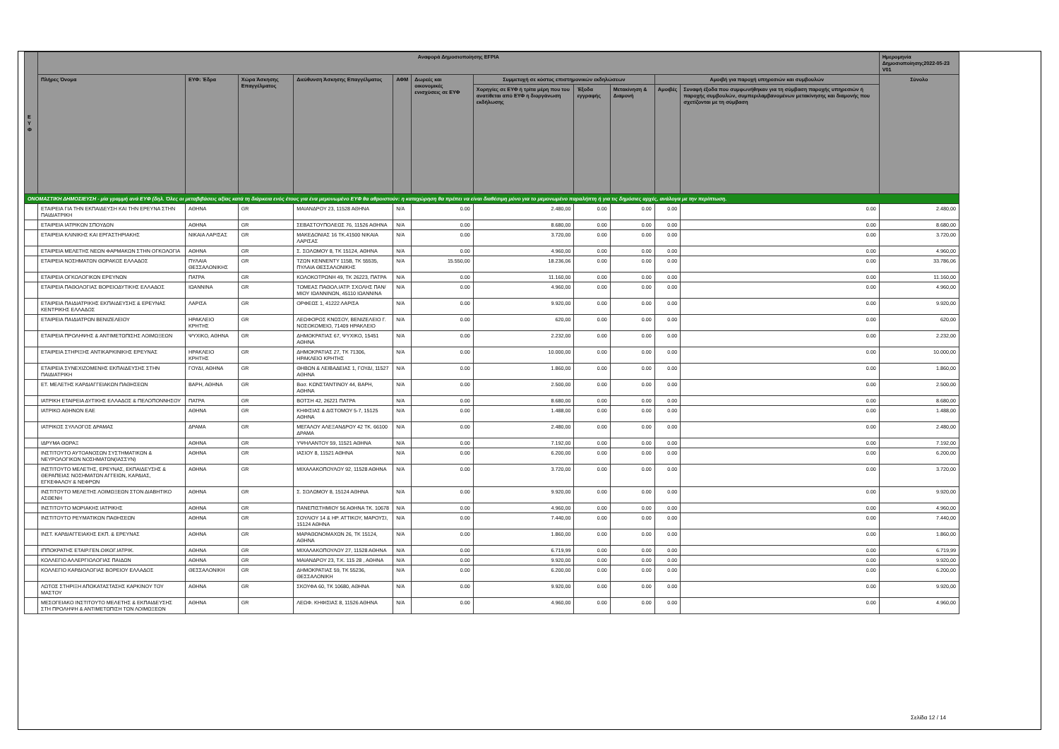| Ε Υ Φ | Αναφορά Δημοσιοποίησης EFPIA | | | | | | | | | | | Ημερομηνία Δημοσιοποίησης2022-05-23 V01 |
| --- | --- | --- | --- | --- | --- | --- | --- | --- | --- | --- | --- | --- |
| | Πλήρες Όνομα | ΕΥΦ: Έδρα | Χώρα Άσκησης Επαγγέλματος | Διεύθυνση Άσκησης Επαγγέλματος | ΑΦΜ | Δωρεές και οικονομικές ενισχύσεις σε ΕΥΦ | Συμμετοχή σε κόστος επιστημονικών εκδηλώσεων | | | Αμοιβή για παροχή υπηρεσιών και συμβουλών | | Σύνολο |
| | | | | | | | Χορηγίες σε ΕΥΦ ή τρίτα μέρη που του ανατίθεται από ΕΥΦ η διοργάνωση εκδήλωσης | Έξοδα εγγραφής | Μετακίνηση & Διαμονή | Αμοιβές | Συναφή έξοδα που συμφωνήθηκαν για τη σύμβαση παροχής υπηρεσιών ή παροχής συμβουλών, συμπεριλαμβανομένων μετακίνησης και διαμονής που σχετίζονται με τη σύμβαση | |
| ΟΝΟΜΑΣΤΙΚΗ ΔΗΜΟΣΙΕΥΣΗ - μία γραμμή ανά ΕΥΦ (δηλ. Όλες οι μεταβιβάσεις αξίας κατά τη διάρκεια ενός έτους για ένα μεμονωμένο ΕΥΦ θα αθροιστούν: η καταχώρηση θα πρέπει να είναι διαθέσιμη μόνο για το μεμονωμένο παραλήπτη ή για τις δημόσιες αρχές, ανάλογα με την περίπτωση. | | | | | | | | | | | | |
| | ΕΤΑΙΡΕΙΑ ΓΙΑ ΤΗΝ ΕΚΠΑΙΔΕΥΣΗ ΚΑΙ ΤΗΝ ΕΡΕΥΝΑ ΣΤΗΝ ΠΑΙΔΙΑΤΡΙΚΗ | ΑΘΗΝΑ | GR | ΜΑΙΑΝΔΡΟΥ 23, 11528 ΑΘΗΝΑ | N/A | 0.00 | 2.480,00 | 0.00 | 0.00 | 0.00 | 0.00 | 2.480,00 |
| | ΕΤΑΙΡΕΙΑ ΙΑΤΡΙΚΩΝ ΣΠΟΥΔΩΝ | ΑΘΗΝΑ | GR | ΣΕΒΑΣΤΟΥΠΟΛΕΩΣ 76, 11526 ΑΘΗΝΑ | N/A | 0.00 | 8.680,00 | 0.00 | 0.00 | 0.00 | 0.00 | 8.680,00 |
| | ΕΤΑΙΡΕΙΑ ΚΛΙΝΙΚΗΣ ΚΑΙ ΕΡΓΑΣΤΗΡΙΑΚΗΣ | ΝΙΚΑΙΑ ΛΑΡΙΣΑΣ | GR | ΜΑΚΕΔΟΝΙΑΣ 16 ΤΚ.41500 ΝΙΚΑΙΑ ΛΑΡΙΣΑΣ | N/A | 0.00 | 3.720,00 | 0.00 | 0.00 | 0.00 | 0.00 | 3.720,00 |
| | ΕΤΑΙΡΕΙΑ ΜΕΛΕΤΗΣ ΝΕΩΝ ΦΑΡΜΑΚΩΝ ΣΤΗΝ ΟΓΚΟΛΟΓΙΑ | ΑΘΗΝΑ | GR | Σ. ΣΟΛΩΜΟΥ 8, ΤΚ 15124, ΑΘΗΝΑ | N/A | 0.00 | 4.960,00 | 0.00 | 0.00 | 0.00 | 0.00 | 4.960,00 |
| | ΕΤΑΙΡΕΙΑ ΝΟΣΗΜΑΤΩΝ ΘΩΡΑΚΟΣ ΕΛΛΑΔΟΣ | ΠΥΛΑΙΑ ΘΕΣΣΑΛΟΝΙΚΗΣ | GR | ΤΖΩΝ ΚΕΝΝΕΝΤΥ 115Β, ΤΚ 55535, ΠΥΛΑΙΑ ΘΕΣΣΑΛΟΝΙΚΗΣ | N/A | 15.550,00 | 18.236,06 | 0.00 | 0.00 | 0.00 | 0.00 | 33.786,06 |
| | ΕΤΑΙΡΕΙΑ ΟΓΚΟΛΟΓΙΚΩΝ ΕΡΕΥΝΩΝ | ΠΑΤΡΑ | GR | ΚΟΛΟΚΟΤΡΩΝΗ 49, ΤΚ 26223, ΠΑΤΡΑ | N/A | 0.00 | 11.160,00 | 0.00 | 0.00 | 0.00 | 0.00 | 11.160,00 |
| | ΕΤΑΙΡΕΙΑ ΠΑΘΟΛΟΓΙΑΣ ΒΟΡΕΙΟΔΥΤΙΚΗΣ ΕΛΛΑΔΟΣ | ΙΩΑΝΝΙΝΑ | GR | ΤΟΜΕΑΣ ΠΑΘΟΛ.ΙΑΤΡ. ΣΧΟΛΗΣ ΠΑΝ/ΜΙΟΥ ΙΩΑΝΝΙΝΩΝ, 45110 ΙΩΑΝΝΙΝΑ | N/A | 0.00 | 4.960,00 | 0.00 | 0.00 | 0.00 | 0.00 | 4.960,00 |
| | ΕΤΑΙΡΕΙΑ ΠΑΙΔΙΑΤΡΙΚΗΣ ΕΚΠΑΙΔΕΥΣΗΣ & ΕΡΕΥΝΑΣ ΚΕΝΤΡΙΚΗΣ ΕΛΛΑΔΟΣ | ΛΑΡΙΣΑ | GR | ΟΡΦΕΩΣ 1, 41222 ΛΑΡΙΣΑ | N/A | 0.00 | 9.920,00 | 0.00 | 0.00 | 0.00 | 0.00 | 9.920,00 |
| | ΕΤΑΙΡΕΙΑ ΠΑΙΔΙΑΤΡΩΝ ΒΕΝΙΖΕΛΕΙΟΥ | ΗΡΑΚΛΕΙΟ ΚΡΗΤΗΣ | GR | ΛΕΩΦΟΡΟΣ ΚΝΩΣΟΥ, ΒΕΝΙΖΕΛΕΙΟ Γ. ΝΟΣΟΚΟΜΕΙΟ, 71409 ΗΡΑΚΛΕΙΟ | N/A | 0.00 | 620,00 | 0.00 | 0.00 | 0.00 | 0.00 | 620,00 |
| | ΕΤΑΙΡΕΙΑ ΠΡΟΛΗΨΗΣ & ΑΝΤΙΜΕΤΩΠΙΣΗΣ ΛΟΙΜΩΞΕΩΝ | ΨΥΧΙΚΟ, ΑΘΗΝΑ | GR | ΔΗΜΟΚΡΑΤΙΑΣ 67, ΨΥΧΙΚΟ, 15451 ΑΘΗΝΑ | N/A | 0.00 | 2.232,00 | 0.00 | 0.00 | 0.00 | 0.00 | 2.232,00 |
| | ΕΤΑΙΡΕΙΑ ΣΤΗΡΙΞΗΣ ΑΝΤΙΚΑΡΚΙΝΙΚΗΣ ΕΡΕΥΝΑΣ | ΗΡΑΚΛΕΙΟ ΚΡΗΤΗΣ | GR | ΔΗΜΟΚΡΑΤΙΑΣ 27, ΤΚ 71306, ΗΡΑΚΛΕΙΟ ΚΡΗΤΗΣ | N/A | 0.00 | 10.000,00 | 0.00 | 0.00 | 0.00 | 0.00 | 10.000,00 |
| | ΕΤΑΙΡΕΙΑ ΣΥΝΕΧΙΖΟΜΕΝΗΣ ΕΚΠΑΙΔΕΥΣΗΣ ΣΤΗΝ ΠΑΙΔΙΑΤΡΙΚΗ | ΓΟΥΔΙ, ΑΘΗΝΑ | GR | ΘΗΒΩΝ & ΛΕΙΒΑΔΕΙΑΣ 1, ΓΟΥΔΙ, 11527 ΑΘΗΝΑ | N/A | 0.00 | 1.860,00 | 0.00 | 0.00 | 0.00 | 0.00 | 1.860,00 |
| | ΕΤ. ΜΕΛΕΤΗΣ ΚΑΡΔΙΑΓΓΕΙΑΚΩΝ ΠΑΘΗΣΕΩΝ | ΒΑΡΗ, ΑΘΗΝΑ | GR | Βασ. ΚΩΝΣΤΑΝΤΙΝΟΥ 44, ΒΑΡΗ, ΑΘΗΝΑ | N/A | 0.00 | 2.500,00 | 0.00 | 0.00 | 0.00 | 0.00 | 2.500,00 |
| | ΙΑΤΡΙΚΗ ΕΤΑΙΡΕΙΑ ΔΥΤΙΚΗΣ ΕΛΛΑΔΟΣ & ΠΕΛΟΠΟΝΝΗΣΟΥ | ΠΑΤΡΑ | GR | ΒΟΤΣΗ 42, 26221 ΠΑΤΡΑ | N/A | 0.00 | 8.680,00 | 0.00 | 0.00 | 0.00 | 0.00 | 8.680,00 |
| | ΙΑΤΡΙΚΟ ΑΘΗΝΩΝ ΕΑΕ | ΑΘΗΝΑ | GR | ΚΗΦΙΣΙΑΣ & ΔΙΣΤΟΜΟΥ 5-7, 15125 ΑΘΗΝΑ | N/A | 0.00 | 1.488,00 | 0.00 | 0.00 | 0.00 | 0.00 | 1.488,00 |
| | ΙΑΤΡΙΚΟΣ ΣΥΛΛΟΓΟΣ ΔΡΑΜΑΣ | ΔΡΑΜΑ | GR | ΜΕΓΑΛΟΥ ΑΛΕΞΑΝΔΡΟΥ 42 ΤΚ. 66100 ΔΡΑΜΑ | N/A | 0.00 | 2.480,00 | 0.00 | 0.00 | 0.00 | 0.00 | 2.480,00 |
| | ΙΔΡΥΜΑ ΘΩΡΑΞ | ΑΘΗΝΑ | GR | ΥΨΗΛΑΝΤΟΥ 59, 11521 ΑΘΗΝΑ | N/A | 0.00 | 7.192,00 | 0.00 | 0.00 | 0.00 | 0.00 | 7.192,00 |
| | ΙΝΣΤΙΤΟΥΤΟ ΑΥΤΟΑΝΟΣΩΝ ΣΥΣΤΗΜΑΤΙΚΩΝ & ΝΕΥΡΟΛΟΓΙΚΩΝ ΝΟΣΗΜΑΤΩΝ(ΙΑΣΣΥΝ) | ΑΘΗΝΑ | GR | ΙΑΣΙΟΥ 8, 11521 ΑΘΗΝΑ | N/A | 0.00 | 6.200,00 | 0.00 | 0.00 | 0.00 | 0.00 | 6.200,00 |
| | ΙΝΣΤΙΤΟΥΤΟ ΜΕΛΕΤΗΣ, ΕΡΕΥΝΑΣ, ΕΚΠΑΙΔΕΥΣΗΣ & ΘΕΡΑΠΕΙΑΣ ΝΟΣΗΜΑΤΩΝ ΑΓΓΕΙΩΝ, ΚΑΡΔΙΑΣ, ΕΓΚΕΦΑΛΟΥ & ΝΕΦΡΩΝ | ΑΘΗΝΑ | GR | ΜΙΧΑΛΑΚΟΠΟΥΛΟΥ 92, 11528 ΑΘΗΝΑ | N/A | 0.00 | 3.720,00 | 0.00 | 0.00 | 0.00 | 0.00 | 3.720,00 |
| | ΙΝΣΤΙΤΟΥΤΟ ΜΕΛΕΤΗΣ ΛΟΙΜΩΞΕΩΝ ΣΤΟΝ ΔΙΑΒΗΤΙΚΟ ΑΣΘΕΝΗ | ΑΘΗΝΑ | GR | Σ. ΣΟΛΩΜΟΥ 8, 15124 ΑΘΗΝΑ | N/A | 0.00 | 9.920,00 | 0.00 | 0.00 | 0.00 | 0.00 | 9.920,00 |
| | ΙΝΣΤΙΤΟΥΤΟ ΜΟΡΙΑΚΗΣ ΙΑΤΡΙΚΗΣ | ΑΘΗΝΑ | GR | ΠΑΝΕΠΙΣΤΗΜΙΟΥ 56 ΑΘΗΝΑ ΤΚ. 10678 | N/A | 0.00 | 4.960,00 | 0.00 | 0.00 | 0.00 | 0.00 | 4.960,00 |
| | ΙΝΣΤΙΤΟΥΤΟ ΡΕΥΜΑΤΙΚΩΝ ΠΑΘΗΣΕΩΝ | ΑΘΗΝΑ | GR | ΣΟΥΛΙΟΥ 14 & ΗΡ. ΑΤΤΙΚΟΥ, ΜΑΡΟΥΣΙ, 15124 ΑΘΗΝΑ | N/A | 0.00 | 7.440,00 | 0.00 | 0.00 | 0.00 | 0.00 | 7.440,00 |
| | ΙΝΣΤ. ΚΑΡΔΙΑΓΓΕΙΑΚΗΣ ΕΚΠ. & ΕΡΕΥΝΑΣ | ΑΘΗΝΑ | GR | ΜΑΡΑΘΩΝΟΜΑΧΩΝ 26, ΤΚ 15124, ΑΘΗΝΑ | N/A | 0.00 | 1.860,00 | 0.00 | 0.00 | 0.00 | 0.00 | 1.860,00 |
| | ΙΠΠΟΚΡΑΤΗΣ ΕΤΑΙΡ.ΓΕΝ.ΟΙΚΟΓ.ΙΑΤΡΙΚ. | ΑΘΗΝΑ | GR | ΜΙΧΑΛΑΚΟΠΟΥΛΟΥ 27, 11528 ΑΘΗΝΑ | N/A | 0.00 | 6.719,99 | 0.00 | 0.00 | 0.00 | 0.00 | 6.719,99 |
| | ΚΟΛΛΕΓΙΟ ΑΛΛΕΡΓΙΟΛΟΓΙΑΣ ΠΑΙΔΩΝ | ΑΘΗΝΑ | GR | ΜΑΙΑΝΔΡΟΥ 23, Τ.Κ. 115 28 , ΑΘΗΝΑ | N/A | 0.00 | 9.920,00 | 0.00 | 0.00 | 0.00 | 0.00 | 9.920,00 |
| | ΚΟΛΛΕΓΙΟ ΚΑΡΔΙΟΛΟΓΙΑΣ ΒΟΡΕΙΟΥ ΕΛΛΑΔΟΣ | ΘΕΣΣΑΛΟΝΙΚΗ | GR | ΔΗΜΟΚΡΑΤΙΑΣ 59, ΤΚ 55236, ΘΕΣΣΑΛΟΝΙΚΗ | N/A | 0.00 | 6.200,00 | 0.00 | 0.00 | 0.00 | 0.00 | 6.200,00 |
| | ΛΩΤΟΣ ΣΤΗΡΙΞΗ ΑΠΟΚΑΤΑΣΤΑΣΗΣ ΚΑΡΚΙΝΟΥ ΤΟΥ ΜΑΣΤΟΥ | ΑΘΗΝΑ | GR | ΣΚΟΥΦΑ 60, ΤΚ 10680, ΑΘΗΝΑ | N/A | 0.00 | 9.920,00 | 0.00 | 0.00 | 0.00 | 0.00 | 9.920,00 |
| | ΜΕΣΟΓΕΙΑΚΟ ΙΝΣΤΙΤΟΥΤΟ ΜΕΛΕΤΗΣ & ΕΚΠΑΙΔΕΥΣΗΣ ΣΤΗ ΠΡΟΛΗΨΗ & ΑΝΤΙΜΕΤΩΠΙΣΗ ΤΩΝ ΛΟΙΜΩΞΕΩΝ | ΑΘΗΝΑ | GR | ΛΕΩΦ. ΚΗΦΙΣΙΑΣ 8, 11526 ΑΘΗΝΑ | N/A | 0.00 | 4.960,00 | 0.00 | 0.00 | 0.00 | 0.00 | 4.960,00 |
Σελίδα 12 / 14